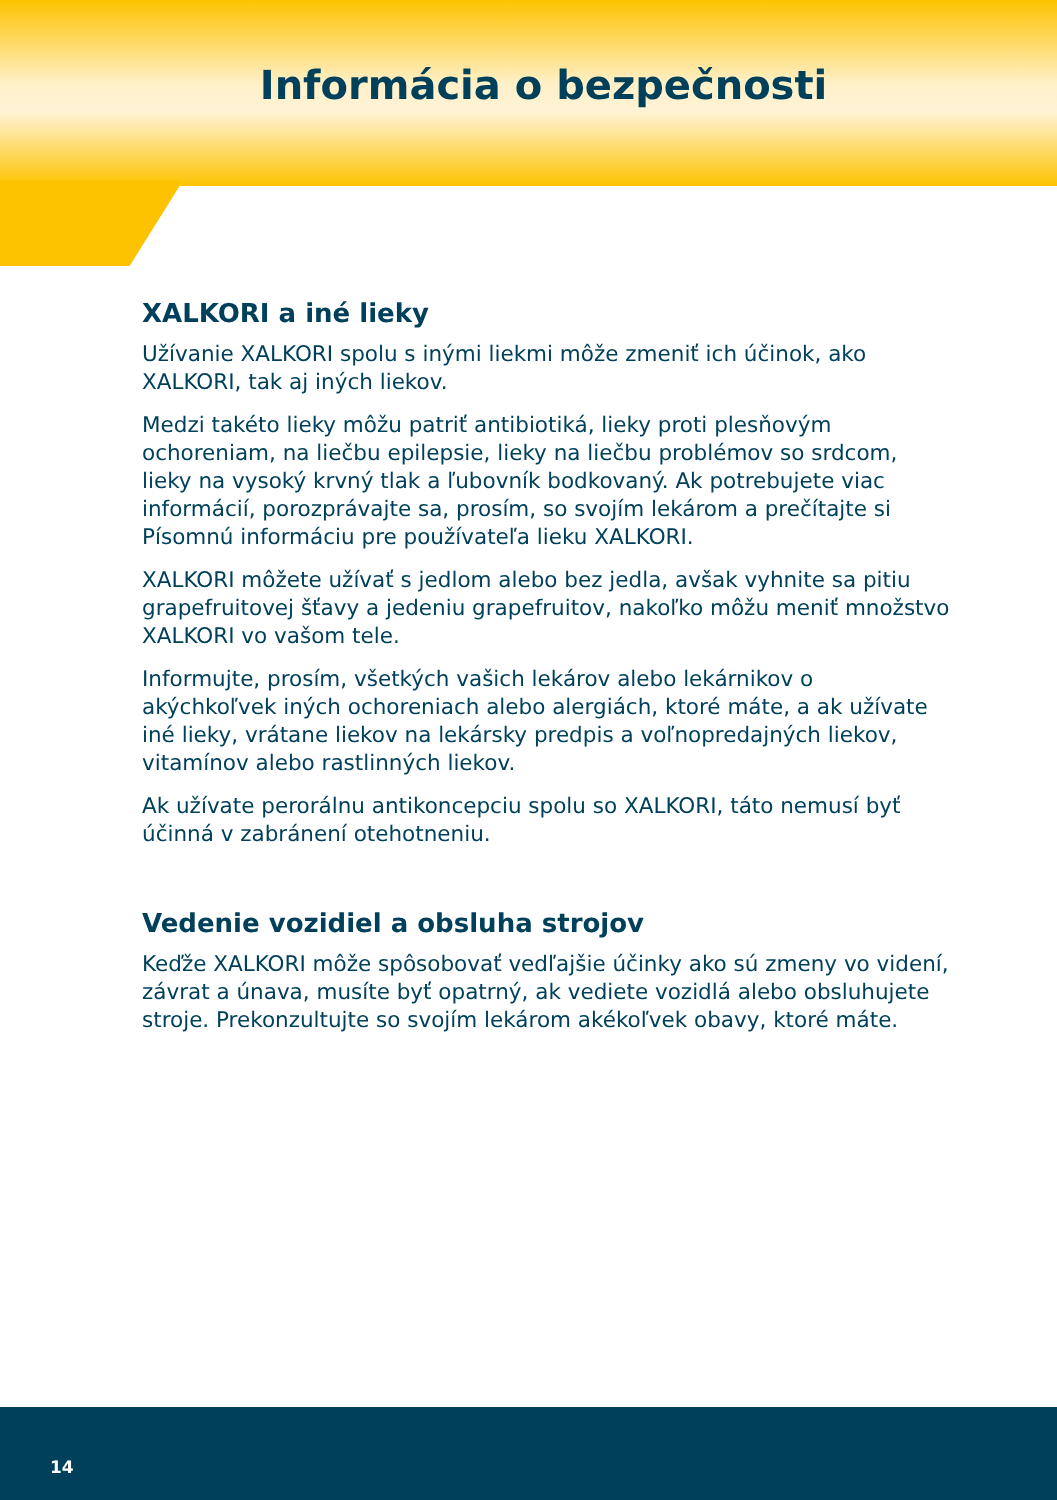Informácia o bezpečnosti
XALKORI a iné lieky
Užívanie XALKORI spolu s inými liekmi môže zmeniť ich účinok, ako XALKORI, tak aj iných liekov.
Medzi takéto lieky môžu patriť antibiotiká, lieky proti plesňovým ochoreniam, na liečbu epilepsie, lieky na liečbu problémov so srdcom, lieky na vysoký krvný tlak a ľubovník bodkovaný. Ak potrebujete viac informácií, porozprávajte sa, prosím, so svojím lekárom a prečítajte si Písomnú informáciu pre používateľa lieku XALKORI.
XALKORI môžete užívať s jedlom alebo bez jedla, avšak vyhnite sa pitiu grapefruitovej šťavy a jedeniu grapefruitov, nakoľko môžu meniť množstvo XALKORI vo vašom tele.
Informujte, prosím, všetkých vašich lekárov alebo lekárnikov o akýchkoľvek iných ochoreniach alebo alergiách, ktoré máte, a ak užívate iné lieky, vrátane liekov na lekársky predpis a voľnopredajných liekov, vitamínov alebo rastlinných liekov.
Ak užívate perorálnu antikoncepciu spolu so XALKORI, táto nemusí byť účinná v zabránení otehotneniu.
Vedenie vozidiel a obsluha strojov
Keďže XALKORI môže spôsobovať vedľajšie účinky ako sú zmeny vo videní, závrat a únava, musíte byť opatrný, ak vediete vozidlá alebo obsluhujete stroje. Prekonzultujte so svojím lekárom akékoľvek obavy, ktoré máte.
14